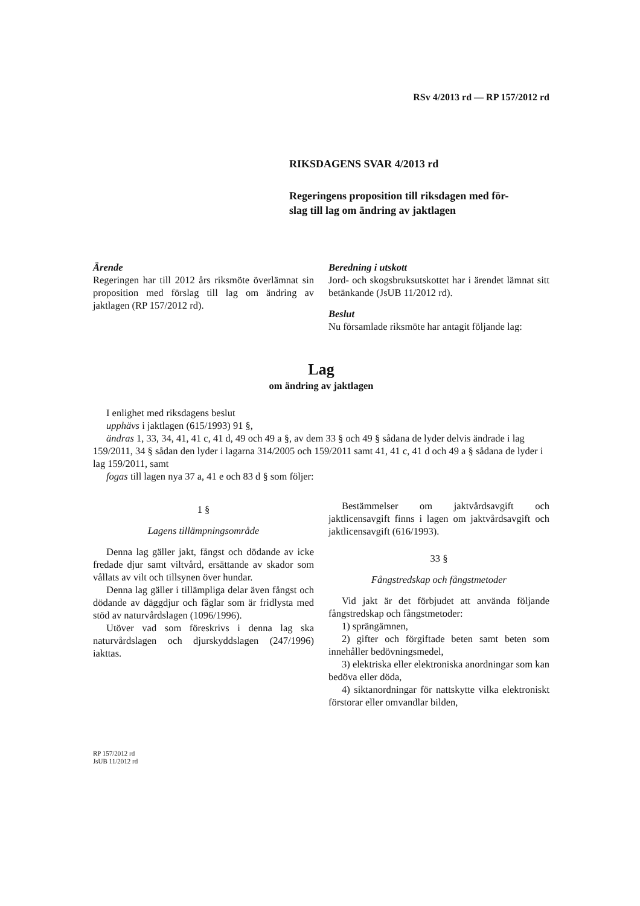RSv 4/2013 rd — RP 157/2012 rd
RIKSDAGENS SVAR 4/2013 rd
Regeringens proposition till riksdagen med för-
slag till lag om ändring av jaktlagen
Ärende
Regeringen har till 2012 års riksmöte överlämnat sin proposition med förslag till lag om ändring av jaktlagen (RP 157/2012 rd).
Beredning i utskott
Jord- och skogsbruksutskottet har i ärendet lämnat sitt betänkande (JsUB 11/2012 rd).
Beslut
Nu församlade riksmöte har antagit följande lag:
Lag
om ändring av jaktlagen
I enlighet med riksdagens beslut
upphävs i jaktlagen (615/1993) 91 §,
ändras 1, 33, 34, 41, 41 c, 41 d, 49 och 49 a §, av dem 33 § och 49 § sådana de lyder delvis ändrade i lag 159/2011, 34 § sådan den lyder i lagarna 314/2005 och 159/2011 samt 41, 41 c, 41 d och 49 a § sådana de lyder i lag 159/2011, samt
fogas till lagen nya 37 a, 41 e och 83 d § som följer:
1 §
Lagens tillämpningsområde
Denna lag gäller jakt, fångst och dödande av icke fredade djur samt viltvård, ersättande av skador som vållats av vilt och tillsynen över hundar.
Denna lag gäller i tillämpliga delar även fångst och dödande av däggdjur och fåglar som är fridlysta med stöd av naturvårdslagen (1096/1996).
Utöver vad som föreskrivs i denna lag ska naturvårdslagen och djurskyddslagen (247/1996) iakttas.
Bestämmelser om jaktvårdsavgift och jaktlicensavgift finns i lagen om jaktvårdsavgift och jaktlicensavgift (616/1993).
33 §
Fångstredskap och fångstmetoder
Vid jakt är det förbjudet att använda följande fångstredskap och fångstmetoder:
1) sprängämnen,
2) gifter och förgiftade beten samt beten som innehåller bedövningsmedel,
3) elektriska eller elektroniska anordningar som kan bedöva eller döda,
4) siktanordningar för nattskytte vilka elektroniskt förstorar eller omvandlar bilden,
RP 157/2012 rd
JsUB 11/2012 rd